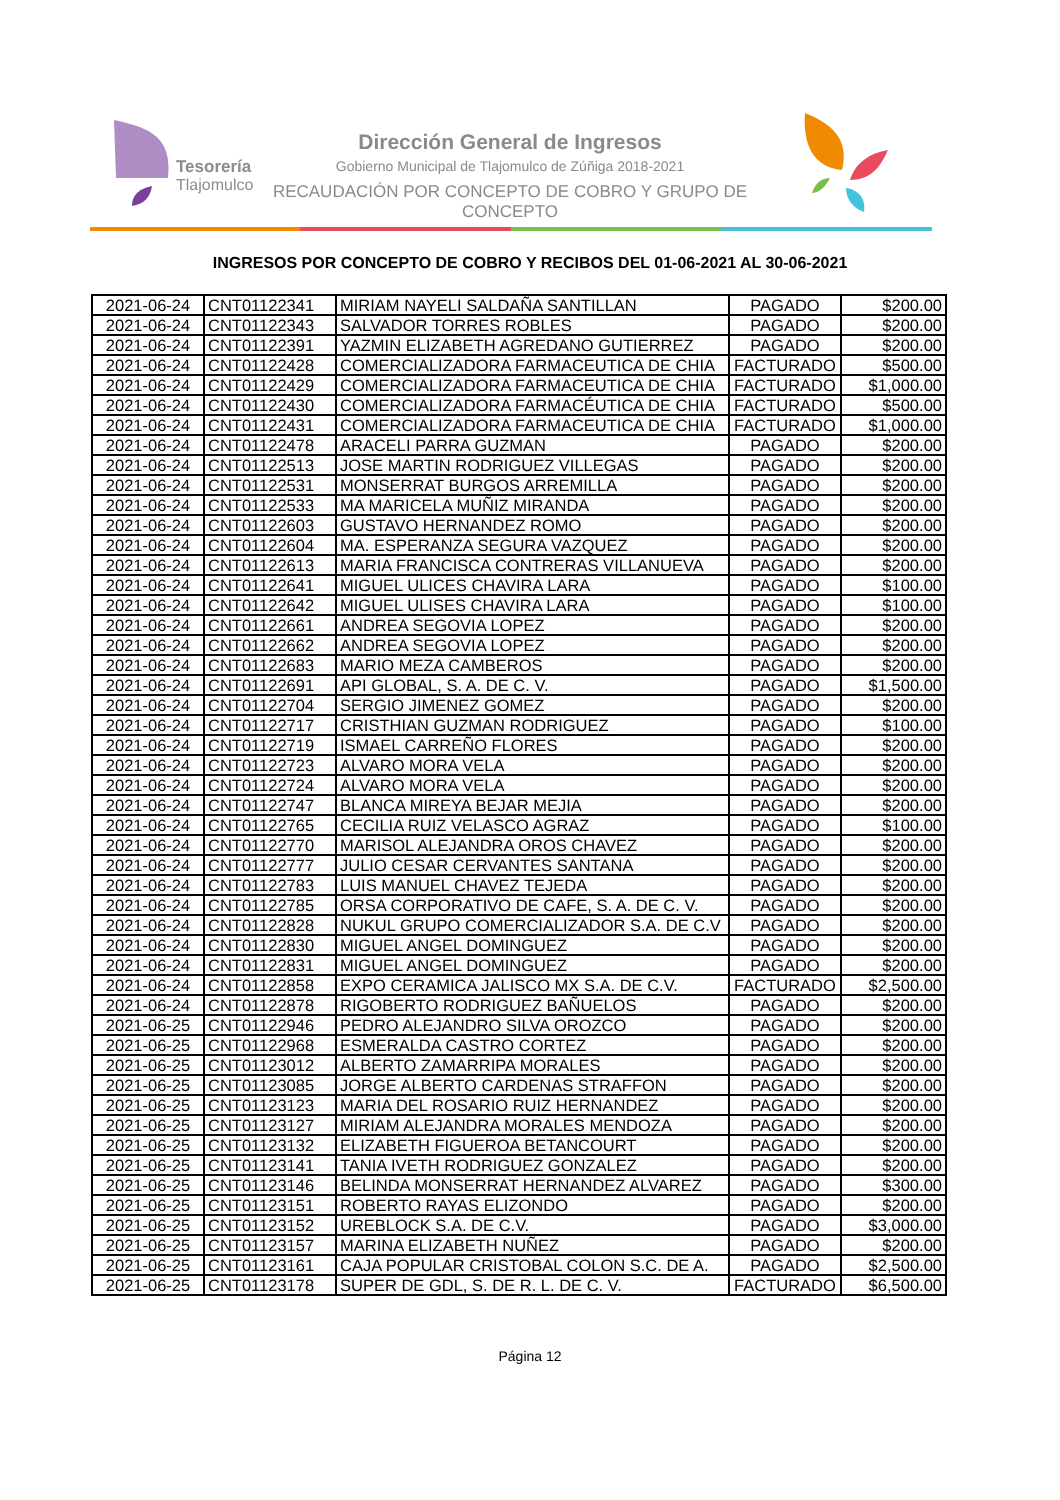Tesorería
Tlajomulco
Dirección General de Ingresos
Gobierno Municipal de Tlajomulco de Zúñiga 2018-2021
RECAUDACIÓN POR CONCEPTO DE COBRO Y GRUPO DE CONCEPTO
INGRESOS POR CONCEPTO DE COBRO Y RECIBOS DEL 01-06-2021 AL 30-06-2021
| 2021-06-24 | CNT01122341 | MIRIAM NAYELI SALDAÑA SANTILLAN | PAGADO | $200.00 |
| 2021-06-24 | CNT01122343 | SALVADOR TORRES ROBLES | PAGADO | $200.00 |
| 2021-06-24 | CNT01122391 | YAZMIN ELIZABETH AGREDANO GUTIERREZ | PAGADO | $200.00 |
| 2021-06-24 | CNT01122428 | COMERCIALIZADORA FARMACEUTICA DE CHIA | FACTURADO | $500.00 |
| 2021-06-24 | CNT01122429 | COMERCIALIZADORA FARMACEUTICA DE CHIA | FACTURADO | $1,000.00 |
| 2021-06-24 | CNT01122430 | COMERCIALIZADORA FARMACÉUTICA DE CHIA | FACTURADO | $500.00 |
| 2021-06-24 | CNT01122431 | COMERCIALIZADORA FARMACEUTICA DE CHIA | FACTURADO | $1,000.00 |
| 2021-06-24 | CNT01122478 | ARACELI PARRA GUZMAN | PAGADO | $200.00 |
| 2021-06-24 | CNT01122513 | JOSE MARTIN RODRIGUEZ VILLEGAS | PAGADO | $200.00 |
| 2021-06-24 | CNT01122531 | MONSERRAT BURGOS ARREMILLA | PAGADO | $200.00 |
| 2021-06-24 | CNT01122533 | MA MARICELA MUÑIZ MIRANDA | PAGADO | $200.00 |
| 2021-06-24 | CNT01122603 | GUSTAVO HERNANDEZ ROMO | PAGADO | $200.00 |
| 2021-06-24 | CNT01122604 | MA. ESPERANZA SEGURA VAZQUEZ | PAGADO | $200.00 |
| 2021-06-24 | CNT01122613 | MARIA FRANCISCA CONTRERAS VILLANUEVA | PAGADO | $200.00 |
| 2021-06-24 | CNT01122641 | MIGUEL ULICES CHAVIRA LARA | PAGADO | $100.00 |
| 2021-06-24 | CNT01122642 | MIGUEL ULISES CHAVIRA LARA | PAGADO | $100.00 |
| 2021-06-24 | CNT01122661 | ANDREA SEGOVIA LOPEZ | PAGADO | $200.00 |
| 2021-06-24 | CNT01122662 | ANDREA SEGOVIA LOPEZ | PAGADO | $200.00 |
| 2021-06-24 | CNT01122683 | MARIO MEZA CAMBEROS | PAGADO | $200.00 |
| 2021-06-24 | CNT01122691 | API GLOBAL, S. A. DE C. V. | PAGADO | $1,500.00 |
| 2021-06-24 | CNT01122704 | SERGIO JIMENEZ GOMEZ | PAGADO | $200.00 |
| 2021-06-24 | CNT01122717 | CRISTHIAN GUZMAN RODRIGUEZ | PAGADO | $100.00 |
| 2021-06-24 | CNT01122719 | ISMAEL CARREÑO FLORES | PAGADO | $200.00 |
| 2021-06-24 | CNT01122723 | ALVARO MORA VELA | PAGADO | $200.00 |
| 2021-06-24 | CNT01122724 | ALVARO MORA VELA | PAGADO | $200.00 |
| 2021-06-24 | CNT01122747 | BLANCA MIREYA BEJAR MEJIA | PAGADO | $200.00 |
| 2021-06-24 | CNT01122765 | CECILIA RUIZ VELASCO AGRAZ | PAGADO | $100.00 |
| 2021-06-24 | CNT01122770 | MARISOL ALEJANDRA OROS CHAVEZ | PAGADO | $200.00 |
| 2021-06-24 | CNT01122777 | JULIO CESAR CERVANTES SANTANA | PAGADO | $200.00 |
| 2021-06-24 | CNT01122783 | LUIS MANUEL CHAVEZ TEJEDA | PAGADO | $200.00 |
| 2021-06-24 | CNT01122785 | ORSA CORPORATIVO DE CAFE, S. A. DE C. V. | PAGADO | $200.00 |
| 2021-06-24 | CNT01122828 | NUKUL GRUPO COMERCIALIZADOR S.A. DE C.V | PAGADO | $200.00 |
| 2021-06-24 | CNT01122830 | MIGUEL ANGEL DOMINGUEZ | PAGADO | $200.00 |
| 2021-06-24 | CNT01122831 | MIGUEL ANGEL DOMINGUEZ | PAGADO | $200.00 |
| 2021-06-24 | CNT01122858 | EXPO CERAMICA JALISCO MX S.A. DE C.V. | FACTURADO | $2,500.00 |
| 2021-06-24 | CNT01122878 | RIGOBERTO RODRIGUEZ BAÑUELOS | PAGADO | $200.00 |
| 2021-06-25 | CNT01122946 | PEDRO ALEJANDRO SILVA OROZCO | PAGADO | $200.00 |
| 2021-06-25 | CNT01122968 | ESMERALDA CASTRO CORTEZ | PAGADO | $200.00 |
| 2021-06-25 | CNT01123012 | ALBERTO ZAMARRIPA MORALES | PAGADO | $200.00 |
| 2021-06-25 | CNT01123085 | JORGE ALBERTO CARDENAS STRAFFON | PAGADO | $200.00 |
| 2021-06-25 | CNT01123123 | MARIA DEL ROSARIO RUIZ HERNANDEZ | PAGADO | $200.00 |
| 2021-06-25 | CNT01123127 | MIRIAM ALEJANDRA MORALES MENDOZA | PAGADO | $200.00 |
| 2021-06-25 | CNT01123132 | ELIZABETH FIGUEROA BETANCOURT | PAGADO | $200.00 |
| 2021-06-25 | CNT01123141 | TANIA IVETH RODRIGUEZ GONZALEZ | PAGADO | $200.00 |
| 2021-06-25 | CNT01123146 | BELINDA MONSERRAT HERNANDEZ ALVAREZ | PAGADO | $300.00 |
| 2021-06-25 | CNT01123151 | ROBERTO RAYAS ELIZONDO | PAGADO | $200.00 |
| 2021-06-25 | CNT01123152 | UREBLOCK S.A. DE C.V. | PAGADO | $3,000.00 |
| 2021-06-25 | CNT01123157 | MARINA ELIZABETH NUÑEZ | PAGADO | $200.00 |
| 2021-06-25 | CNT01123161 | CAJA POPULAR CRISTOBAL COLON S.C. DE A. | PAGADO | $2,500.00 |
| 2021-06-25 | CNT01123178 | SUPER DE GDL, S. DE R. L. DE C. V. | FACTURADO | $6,500.00 |
Página 12